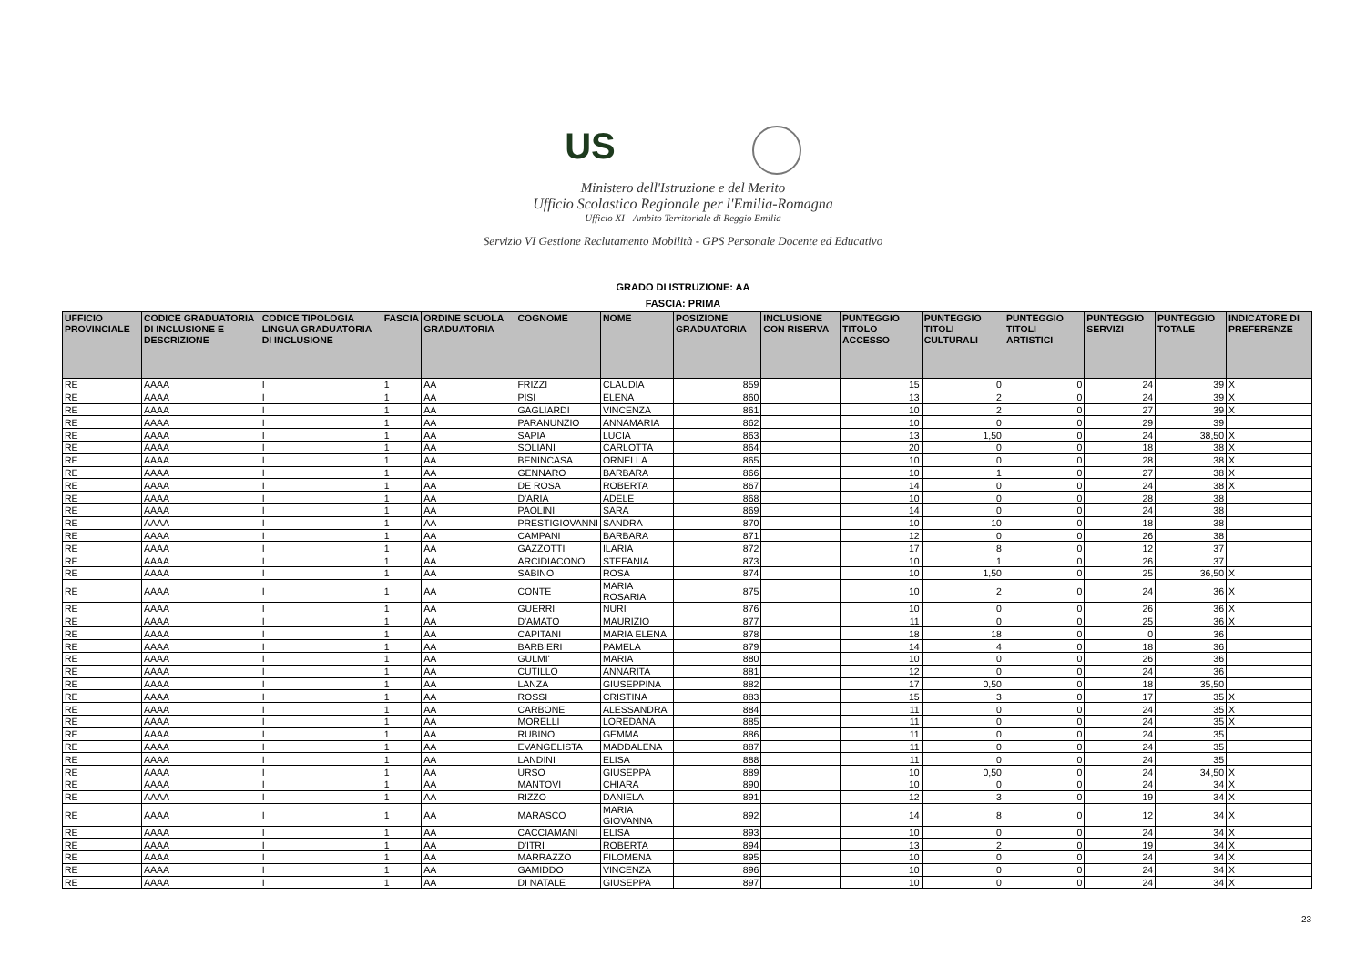US
Ministero dell'Istruzione e del Merito
Ufficio Scolastico Regionale per l'Emilia-Romagna
Ufficio XI - Ambito Territoriale di Reggio Emilia
Servizio VI Gestione Reclutamento Mobilità - GPS Personale Docente ed Educativo
GRADO DI ISTRUZIONE: AA
FASCIA: PRIMA
| UFFICIO PROVINCIALE | CODICE GRADUATORIA DI INCLUSIONE E DESCRIZIONE | CODICE TIPOLOGIA LINGUA GRADUATORIA DI INCLUSIONE | FASCIA | ORDINE SCUOLA GRADUATORIA | COGNOME | NOME | POSIZIONE GRADUATORIA | INCLUSIONE CON RISERVA | PUNTEGGIO TITOLO ACCESSO | PUNTEGGIO TITOLI CULTURALI | PUNTEGGIO TITOLI ARTISTICI | PUNTEGGIO SERVIZI | PUNTEGGIO TOTALE | INDICATORE DI PREFERENZE |
| --- | --- | --- | --- | --- | --- | --- | --- | --- | --- | --- | --- | --- | --- | --- |
| RE | AAAA | I | 1 | AA | FRIZZI | CLAUDIA | 859 | | 15 | 0 | 0 | 24 | 39 | X |
| RE | AAAA | I | 1 | AA | PISI | ELENA | 860 | | 13 | 2 | 0 | 24 | 39 | X |
| RE | AAAA | I | 1 | AA | GAGLIARDI | VINCENZA | 861 | | 10 | 2 | 0 | 27 | 39 | X |
| RE | AAAA | I | 1 | AA | PARANUNZIO | ANNAMARIA | 862 | | 10 | 0 | 0 | 29 | 39 | |
| RE | AAAA | I | 1 | AA | SAPIA | LUCIA | 863 | | 13 | 1,50 | 0 | 24 | 38,50 | X |
| RE | AAAA | I | 1 | AA | SOLIANI | CARLOTTA | 864 | | 20 | 0 | 0 | 18 | 38 | X |
| RE | AAAA | I | 1 | AA | BENINCASA | ORNELLA | 865 | | 10 | 0 | 0 | 28 | 38 | X |
| RE | AAAA | I | 1 | AA | GENNARO | BARBARA | 866 | | 10 | 1 | 0 | 27 | 38 | X |
| RE | AAAA | I | 1 | AA | DE ROSA | ROBERTA | 867 | | 14 | 0 | 0 | 24 | 38 | X |
| RE | AAAA | I | 1 | AA | D'ARIA | ADELE | 868 | | 10 | 0 | 0 | 28 | 38 | |
| RE | AAAA | I | 1 | AA | PAOLINI | SARA | 869 | | 14 | 0 | 0 | 24 | 38 | |
| RE | AAAA | I | 1 | AA | PRESTIGIOVANNI | SANDRA | 870 | | 10 | 10 | 0 | 18 | 38 | |
| RE | AAAA | I | 1 | AA | CAMPANI | BARBARA | 871 | | 12 | 0 | 0 | 26 | 38 | |
| RE | AAAA | I | 1 | AA | GAZZOTTI | ILARIA | 872 | | 17 | 8 | 0 | 12 | 37 | |
| RE | AAAA | I | 1 | AA | ARCIDIACONO | STEFANIA | 873 | | 10 | 1 | 0 | 26 | 37 | |
| RE | AAAA | I | 1 | AA | SABINO | ROSA | 874 | | 10 | 1,50 | 0 | 25 | 36,50 | X |
| RE | AAAA | I | 1 | AA | CONTE | MARIA ROSARIA | 875 | | 10 | 2 | 0 | 24 | 36 | X |
| RE | AAAA | I | 1 | AA | GUERRI | NURI | 876 | | 10 | 0 | 0 | 26 | 36 | X |
| RE | AAAA | I | 1 | AA | D'AMATO | MAURIZIO | 877 | | 11 | 0 | 0 | 25 | 36 | X |
| RE | AAAA | I | 1 | AA | CAPITANI | MARIA ELENA | 878 | | 18 | 18 | 0 | 0 | 36 | |
| RE | AAAA | I | 1 | AA | BARBIERI | PAMELA | 879 | | 14 | 4 | 0 | 18 | 36 | |
| RE | AAAA | I | 1 | AA | GULMI' | MARIA | 880 | | 10 | 0 | 0 | 26 | 36 | |
| RE | AAAA | I | 1 | AA | CUTILLO | ANNARITA | 881 | | 12 | 0 | 0 | 24 | 36 | |
| RE | AAAA | I | 1 | AA | LANZA | GIUSEPPINA | 882 | | 17 | 0,50 | 0 | 18 | 35,50 | |
| RE | AAAA | I | 1 | AA | ROSSI | CRISTINA | 883 | | 15 | 3 | 0 | 17 | 35 | X |
| RE | AAAA | I | 1 | AA | CARBONE | ALESSANDRA | 884 | | 11 | 0 | 0 | 24 | 35 | X |
| RE | AAAA | I | 1 | AA | MORELLI | LOREDANA | 885 | | 11 | 0 | 0 | 24 | 35 | X |
| RE | AAAA | I | 1 | AA | RUBINO | GEMMA | 886 | | 11 | 0 | 0 | 24 | 35 | |
| RE | AAAA | I | 1 | AA | EVANGELISTA | MADDALENA | 887 | | 11 | 0 | 0 | 24 | 35 | |
| RE | AAAA | I | 1 | AA | LANDINI | ELISA | 888 | | 11 | 0 | 0 | 24 | 35 | |
| RE | AAAA | I | 1 | AA | URSO | GIUSEPPA | 889 | | 10 | 0,50 | 0 | 24 | 34,50 | X |
| RE | AAAA | I | 1 | AA | MANTOVI | CHIARA | 890 | | 10 | 0 | 0 | 24 | 34 | X |
| RE | AAAA | I | 1 | AA | RIZZO | DANIELA | 891 | | 12 | 3 | 0 | 19 | 34 | X |
| RE | AAAA | I | 1 | AA | MARASCO | MARIA GIOVANNA | 892 | | 14 | 8 | 0 | 12 | 34 | X |
| RE | AAAA | I | 1 | AA | CACCIAMANI | ELISA | 893 | | 10 | 0 | 0 | 24 | 34 | X |
| RE | AAAA | I | 1 | AA | D'ITRI | ROBERTA | 894 | | 13 | 2 | 0 | 19 | 34 | X |
| RE | AAAA | I | 1 | AA | MARRAZZO | FILOMENA | 895 | | 10 | 0 | 0 | 24 | 34 | X |
| RE | AAAA | I | 1 | AA | GAMIDDO | VINCENZA | 896 | | 10 | 0 | 0 | 24 | 34 | X |
| RE | AAAA | I | 1 | AA | DI NATALE | GIUSEPPA | 897 | | 10 | 0 | 0 | 24 | 34 | X |
23